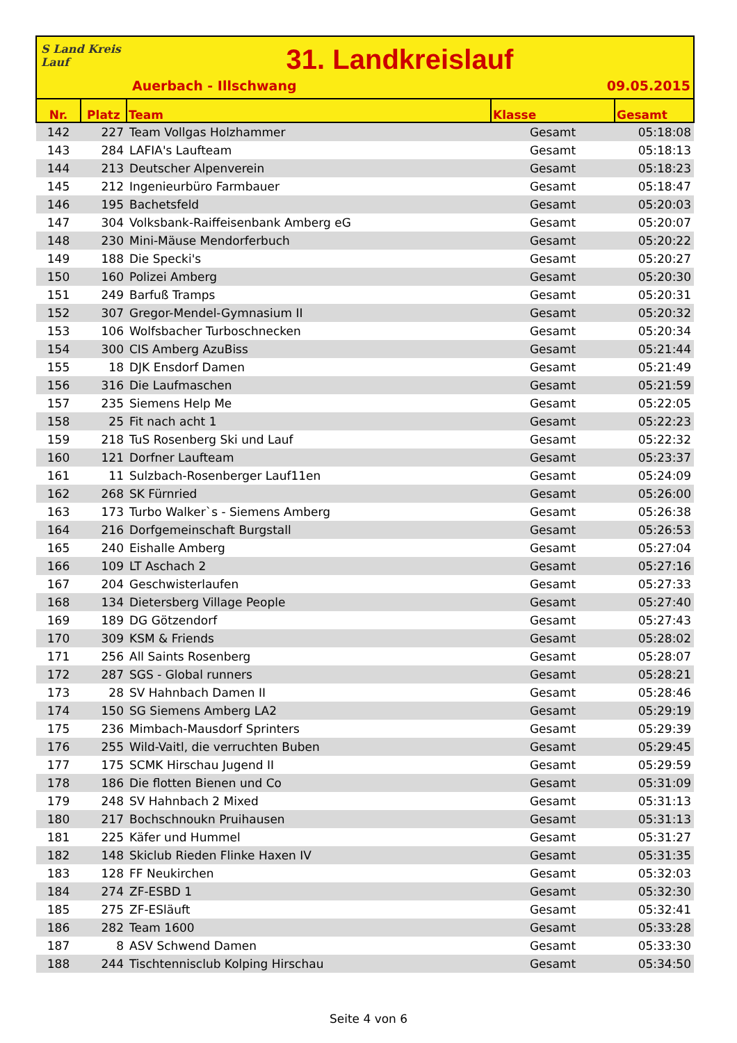S Land Kreis Lauf
31. Landkreislauf
Auerbach - Illschwang 09.05.2015
| Nr. | Platz | Team | Klasse | Gesamt |
| --- | --- | --- | --- | --- |
| 142 | 227 | Team Vollgas Holzhammer | Gesamt | 05:18:08 |
| 143 | 284 | LAFIA's Laufteam | Gesamt | 05:18:13 |
| 144 | 213 | Deutscher Alpenverein | Gesamt | 05:18:23 |
| 145 | 212 | Ingenieurbüro Farmbauer | Gesamt | 05:18:47 |
| 146 | 195 | Bachetsfeld | Gesamt | 05:20:03 |
| 147 | 304 | Volksbank-Raiffeisenbank Amberg eG | Gesamt | 05:20:07 |
| 148 | 230 | Mini-Mäuse Mendorferbuch | Gesamt | 05:20:22 |
| 149 | 188 | Die Specki's | Gesamt | 05:20:27 |
| 150 | 160 | Polizei Amberg | Gesamt | 05:20:30 |
| 151 | 249 | Barfuß Tramps | Gesamt | 05:20:31 |
| 152 | 307 | Gregor-Mendel-Gymnasium II | Gesamt | 05:20:32 |
| 153 | 106 | Wolfsbacher Turboschnecken | Gesamt | 05:20:34 |
| 154 | 300 | CIS Amberg AzuBiss | Gesamt | 05:21:44 |
| 155 | 18 | DJK Ensdorf Damen | Gesamt | 05:21:49 |
| 156 | 316 | Die Laufmaschen | Gesamt | 05:21:59 |
| 157 | 235 | Siemens Help Me | Gesamt | 05:22:05 |
| 158 | 25 | Fit nach acht 1 | Gesamt | 05:22:23 |
| 159 | 218 | TuS Rosenberg Ski und Lauf | Gesamt | 05:22:32 |
| 160 | 121 | Dorfner Laufteam | Gesamt | 05:23:37 |
| 161 | 11 | Sulzbach-Rosenberger Lauf11en | Gesamt | 05:24:09 |
| 162 | 268 | SK Fürnried | Gesamt | 05:26:00 |
| 163 | 173 | Turbo Walker`s - Siemens Amberg | Gesamt | 05:26:38 |
| 164 | 216 | Dorfgemeinschaft Burgstall | Gesamt | 05:26:53 |
| 165 | 240 | Eishalle Amberg | Gesamt | 05:27:04 |
| 166 | 109 | LT Aschach 2 | Gesamt | 05:27:16 |
| 167 | 204 | Geschwisterlaufen | Gesamt | 05:27:33 |
| 168 | 134 | Dietersberg Village People | Gesamt | 05:27:40 |
| 169 | 189 | DG Götzendorf | Gesamt | 05:27:43 |
| 170 | 309 | KSM & Friends | Gesamt | 05:28:02 |
| 171 | 256 | All Saints Rosenberg | Gesamt | 05:28:07 |
| 172 | 287 | SGS - Global runners | Gesamt | 05:28:21 |
| 173 | 28 | SV Hahnbach Damen II | Gesamt | 05:28:46 |
| 174 | 150 | SG Siemens Amberg LA2 | Gesamt | 05:29:19 |
| 175 | 236 | Mimbach-Mausdorf Sprinters | Gesamt | 05:29:39 |
| 176 | 255 | Wild-Vaitl, die verruchten Buben | Gesamt | 05:29:45 |
| 177 | 175 | SCMK Hirschau Jugend II | Gesamt | 05:29:59 |
| 178 | 186 | Die flotten Bienen und Co | Gesamt | 05:31:09 |
| 179 | 248 | SV Hahnbach 2 Mixed | Gesamt | 05:31:13 |
| 180 | 217 | Bochschnoukn Pruihausen | Gesamt | 05:31:13 |
| 181 | 225 | Käfer und Hummel | Gesamt | 05:31:27 |
| 182 | 148 | Skiclub Rieden Flinke Haxen IV | Gesamt | 05:31:35 |
| 183 | 128 | FF Neukirchen | Gesamt | 05:32:03 |
| 184 | 274 | ZF-ESBD 1 | Gesamt | 05:32:30 |
| 185 | 275 | ZF-ESläuft | Gesamt | 05:32:41 |
| 186 | 282 | Team 1600 | Gesamt | 05:33:28 |
| 187 | 8 | ASV Schwend Damen | Gesamt | 05:33:30 |
| 188 | 244 | Tischtennisclub Kolping Hirschau | Gesamt | 05:34:50 |
Seite 4 von 6